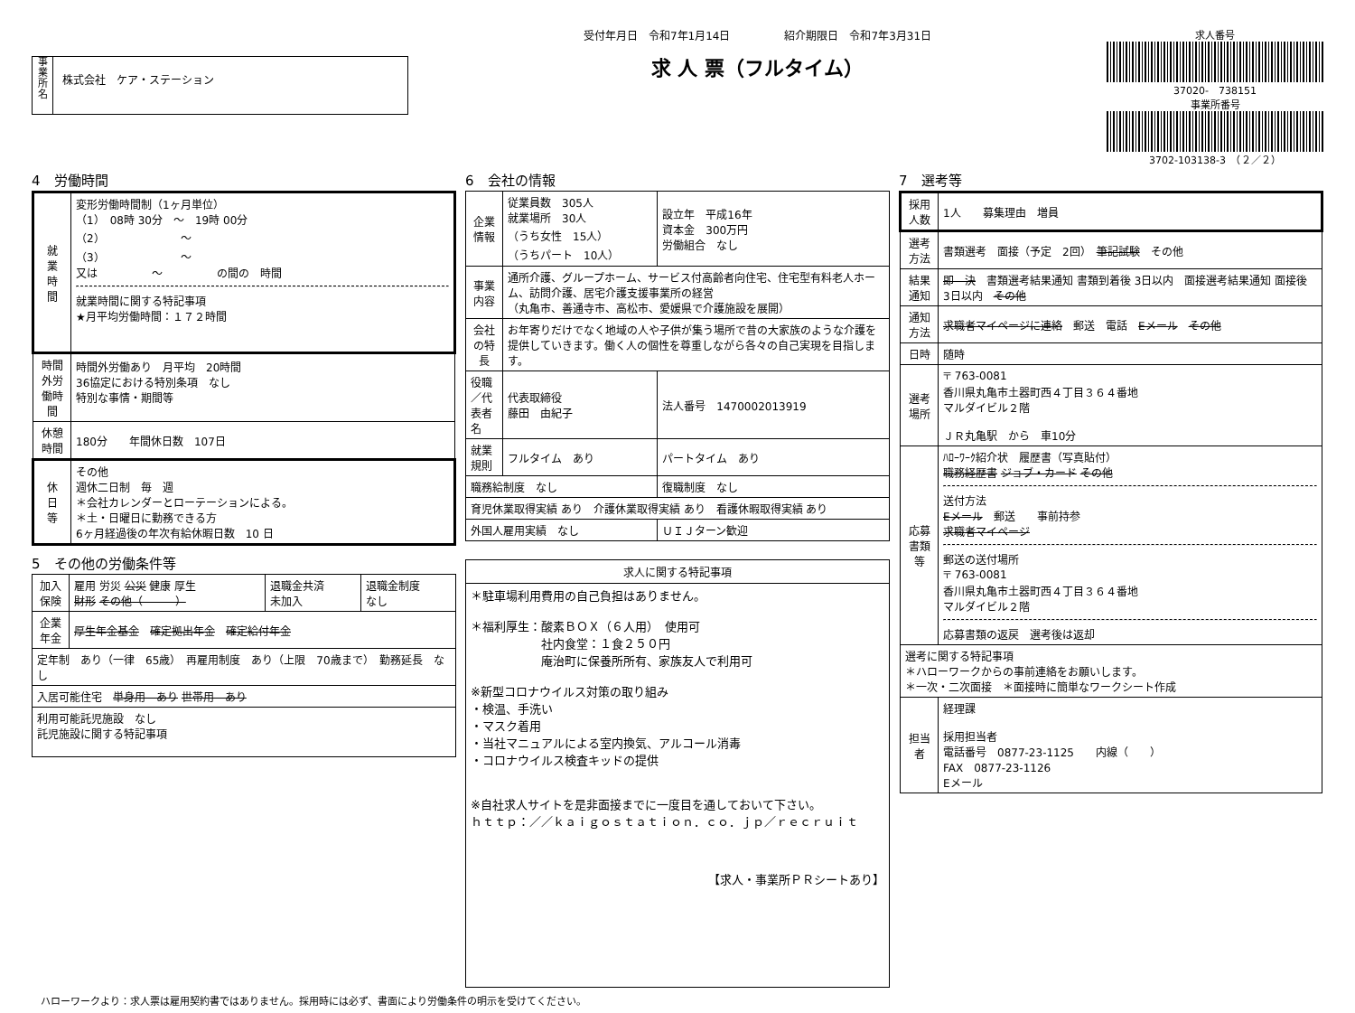事
業
所
名
株式会社　ケア・ステーション
受付年月日　令和7年1月14日　　　　　紹介期限日　令和7年3月31日
求 人 票（フルタイム）
求人番号
37020-　738151
事業所番号
3702-103138-3　（２／２）
4　労働時間
| 就 業 時 間 | 変形労働時間制（1ヶ月単位） （1） 08時 30分 ～ 19時 00分 （2） ～ （3） ～ 又は ～ の間の 時間 就業時間に関する特記事項 ★月平均労働時間：１７２時間 |
| 時間外労働時間 | 時間外労働あり 月平均 20時間 36協定における特別条項 なし 特別な事情・期間等 |
| 休憩時間 | 180分 年間休日数 107日 |
| 休 日 等 | その他 週休二日制 毎 週 ＊会社カレンダーとローテーションによる。 ＊土・日曜日に勤務できる方 6ヶ月経過後の年次有給休暇日数 10 日 |
5　その他の労働条件等
| 加入保険 | 雇用 労災 公災 健康 厚生 財形 その他（ ） | 退職金共済 未加入 | 退職金制度 なし |
| 企業年金 | 厚生年金基金 確定拠出年金 確定給付年金 | | |
| 定年制 あり（一律 65歳） 再雇用制度 あり（上限 70歳まで） 勤務延長 なし | | | |
| 入居可能住宅 単身用 あり 世帯用 あり | | | |
| 利用可能託児施設 なし 託児施設に関する特記事項 | | | |
6　会社の情報
| 企業情報 | 従業員数 305人 就業場所 30人 （うち女性 15人） （うちパート 10人） | 設立年 平成16年 資本金 300万円 労働組合 なし |
| 事業内容 | 通所介護、グループホーム、サービス付高齢者向住宅、住宅型有料老人ホーム、訪問介護、居宅介護支援事業所の経営 （丸亀市、善通寺市、高松市、愛媛県で介護施設を展開） | |
| 会社の特長 | お年寄りだけでなく地域の人や子供が集う場所で昔の大家族のような介護を提供していきます。働く人の個性を尊重しながら各々の自己実現を目指します。 | |
| 役職／代表者名 | 代表取締役 藤田 由紀子 | 法人番号 1470002013919 |
| 就業規則 | フルタイム あり | パートタイム あり |
| 職務給制度 なし | | 復職制度 なし |
| 育児休業取得実績 あり 介護休業取得実績 あり 看護休暇取得実績 あり | | |
| 外国人雇用実績 なし | | ＵＩＪターン歓迎 |
| 求人に関する特記事項 |
| --- |
| ＊駐車場利用費用の自己負担はありません。 ＊福利厚生：酸素ＢＯＸ（６人用） 使用可 社内食堂：１食２５０円 庵治町に保養所所有、家族友人で利用可 ※新型コロナウイルス対策の取り組み ・検温、手洗い ・マスク着用 ・当社マニュアルによる室内換気、アルコール消毒 ・コロナウイルス検査キッドの提供 ※自社求人サイトを是非面接までに一度目を通しておいて下さい。 ｈｔｔｐ：／／ｋａｉｇｏｓｔａｔｉｏｎ．ｃｏ．ｊｐ／ｒｅｃｒｕｉｔ 【求人・事業所ＰＲシートあり】 |
7　選考等
| 採用人数 | 1人 募集理由 増員 |
| 選考方法 | 書類選考 面接（予定 2回） 筆記試験 その他 |
| 結果通知 | 即 決 書類選考結果通知 書類到着後 3日以内 面接選考結果通知 面接後 3日以内 その他 |
| 通知方法 | 求職者マイページに連絡 郵送 電話 Eメール その他 |
| 日時 | 随時 |
| 選考場所 | 〒 763-0081 香川県丸亀市土器町西４丁目３６４番地 マルダイビル２階 ＪＲ丸亀駅 から 車10分 |
| 応募書類等 | ﾊﾛｰﾜｰｸ紹介状 履歴書（写真貼付） 職務経歴書 ジョブ・カード その他 送付方法 Eメール 郵送 事前持参 求職者マイページ 郵送の送付場所 〒 763-0081 香川県丸亀市土器町西４丁目３６４番地 マルダイビル２階 応募書類の返戻 選考後は返却 |
| 選考に関する特記事項 ＊ハローワークからの事前連絡をお願いします。 ＊一次・二次面接 ＊面接時に簡単なワークシート作成 | |
| 担当者 | 経理課 採用担当者 電話番号 0877-23-1125 内線（ ） FAX 0877-23-1126 Eメール |
ハローワークより：求人票は雇用契約書ではありません。採用時には必ず、書面により労働条件の明示を受けてください。